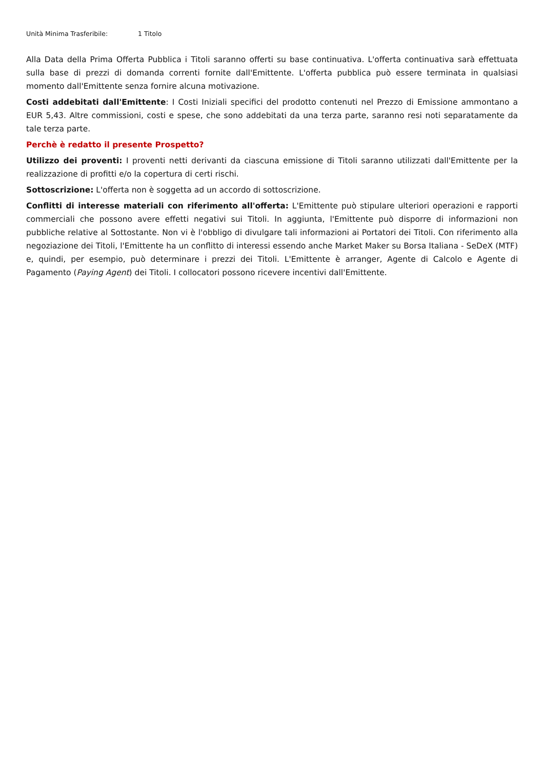Unità Minima Trasferibile: 1 Titolo
Alla Data della Prima Offerta Pubblica i Titoli saranno offerti su base continuativa. L'offerta continuativa sarà effettuata sulla base di prezzi di domanda correnti fornite dall'Emittente. L'offerta pubblica può essere terminata in qualsiasi momento dall'Emittente senza fornire alcuna motivazione.
Costi addebitati dall'Emittente: I Costi Iniziali specifici del prodotto contenuti nel Prezzo di Emissione ammontano a EUR 5,43. Altre commissioni, costi e spese, che sono addebitati da una terza parte, saranno resi noti separatamente da tale terza parte.
Perchè è redatto il presente Prospetto?
Utilizzo dei proventi: I proventi netti derivanti da ciascuna emissione di Titoli saranno utilizzati dall'Emittente per la realizzazione di profitti e/o la copertura di certi rischi.
Sottoscrizione: L'offerta non è soggetta ad un accordo di sottoscrizione.
Conflitti di interesse materiali con riferimento all'offerta: L'Emittente può stipulare ulteriori operazioni e rapporti commerciali che possono avere effetti negativi sui Titoli. In aggiunta, l'Emittente può disporre di informazioni non pubbliche relative al Sottostante. Non vi è l'obbligo di divulgare tali informazioni ai Portatori dei Titoli. Con riferimento alla negoziazione dei Titoli, l'Emittente ha un conflitto di interessi essendo anche Market Maker su Borsa Italiana - SeDeX (MTF) e, quindi, per esempio, può determinare i prezzi dei Titoli. L'Emittente è arranger, Agente di Calcolo e Agente di Pagamento (Paying Agent) dei Titoli. I collocatori possono ricevere incentivi dall'Emittente.